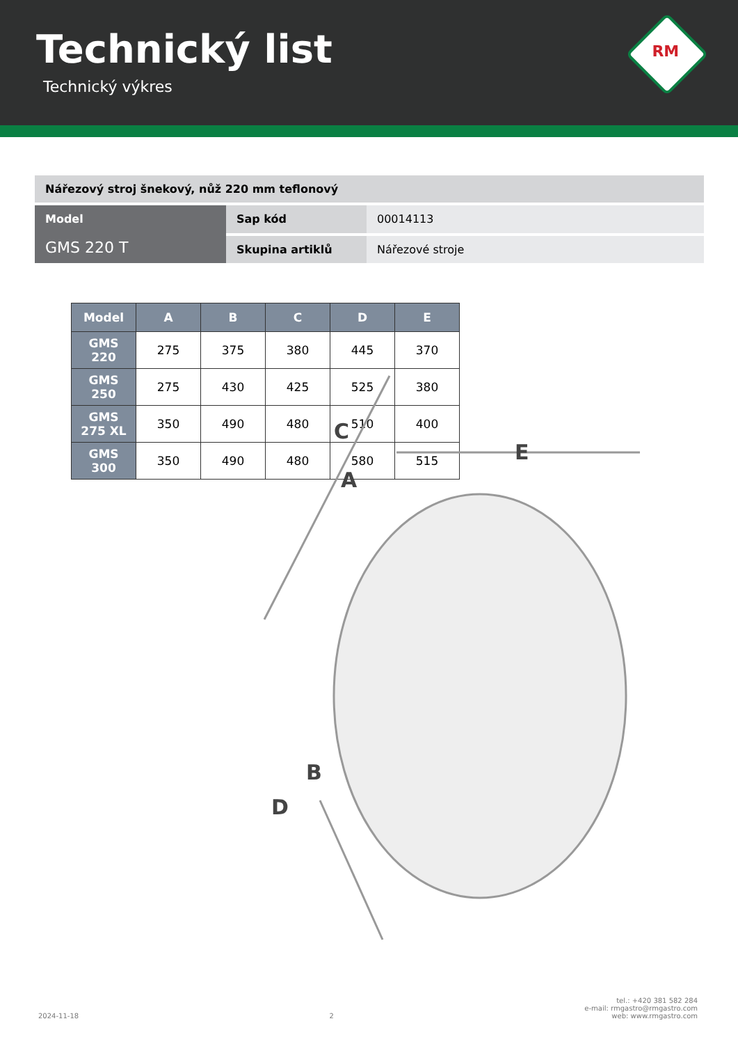Technický list
Technický výkres
RM
| Nářezový stroj šnekový, nůž 220 mm teflonový | | |
| Model GMS 220 T | Sap kód | 00014113 |
| | Skupina artiklů | Nářezové stroje |
| Model | A | B | C | D | E |
| --- | --- | --- | --- | --- | --- |
| GMS 220 | 275 | 375 | 380 | 445 | 370 |
| GMS 250 | 275 | 430 | 425 | 525 | 380 |
| GMS 275 XL | 350 | 490 | 480 | 510 | 400 |
| GMS 300 | 350 | 490 | 480 | 580 | 515 |
E
C
A
B
D
2024-11-18
2
tel.: +420 381 582 284
e-mail: rmgastro@rmgastro.com
web: www.rmgastro.com